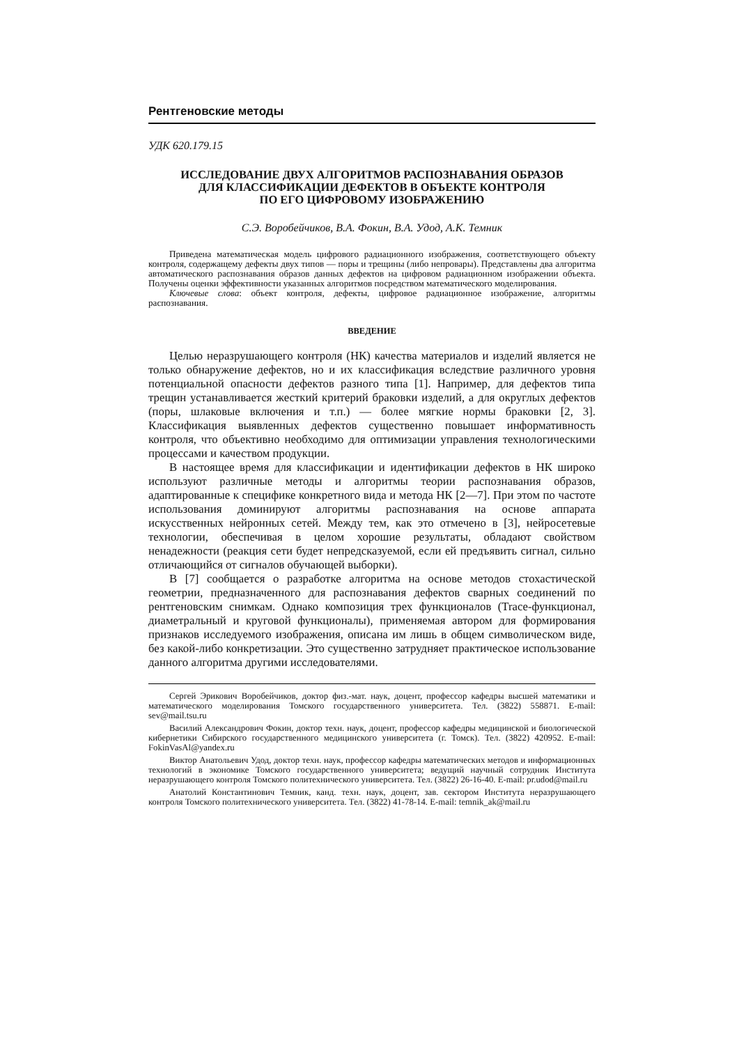Рентгеновские методы
УДК 620.179.15
ИССЛЕДОВАНИЕ ДВУХ АЛГОРИТМОВ РАСПОЗНАВАНИЯ ОБРАЗОВ
ДЛЯ КЛАССИФИКАЦИИ ДЕФЕКТОВ В ОБЪЕКТЕ КОНТРОЛЯ
ПО ЕГО ЦИФРОВОМУ ИЗОБРАЖЕНИЮ
С.Э. Воробейчиков, В.А. Фокин, В.А. Удод, А.К. Темник
Приведена математическая модель цифрового радиационного изображения, соответствующего объекту контроля, содержащему дефекты двух типов — поры и трещины (либо непровары). Представлены два алгоритма автоматического распознавания образов данных дефектов на цифровом радиационном изображении объекта. Получены оценки эффективности указанных алгоритмов посредством математического моделирования.
Ключевые слова: объект контроля, дефекты, цифровое радиационное изображение, алгоритмы распознавания.
ВВЕДЕНИЕ
Целью неразрушающего контроля (НК) качества материалов и изделий является не только обнаружение дефектов, но и их классификация вследствие различного уровня потенциальной опасности дефектов разного типа [1]. Например, для дефектов типа трещин устанавливается жесткий критерий браковки изделий, а для округлых дефектов (поры, шлаковые включения и т.п.) — более мягкие нормы браковки [2, 3]. Классификация выявленных дефектов существенно повышает информативность контроля, что объективно необходимо для оптимизации управления технологическими процессами и качеством продукции.
В настоящее время для классификации и идентификации дефектов в НК широко используют различные методы и алгоритмы теории распознавания образов, адаптированные к специфике конкретного вида и метода НК [2—7]. При этом по частоте использования доминируют алгоритмы распознавания на основе аппарата искусственных нейронных сетей. Между тем, как это отмечено в [3], нейросетевые технологии, обеспечивая в целом хорошие результаты, обладают свойством ненадежности (реакция сети будет непредсказуемой, если ей предъявить сигнал, сильно отличающийся от сигналов обучающей выборки).
В [7] сообщается о разработке алгоритма на основе методов стохастической геометрии, предназначенного для распознавания дефектов сварных соединений по рентгеновским снимкам. Однако композиция трех функционалов (Trace-функционал, диаметральный и круговой функционалы), применяемая автором для формирования признаков исследуемого изображения, описана им лишь в общем символическом виде, без какой-либо конкретизации. Это существенно затрудняет практическое использование данного алгоритма другими исследователями.
Сергей Эрикович Воробейчиков, доктор физ.-мат. наук, доцент, профессор кафедры высшей математики и математического моделирования Томского государственного университета. Тел. (3822) 558871. E-mail: sev@mail.tsu.ru
Василий Александрович Фокин, доктор техн. наук, доцент, профессор кафедры медицинской и биологической кибернетики Сибирского государственного медицинского университета (г. Томск). Тел. (3822) 420952. E-mail: FokinVasAl@yandex.ru
Виктор Анатольевич Удод, доктор техн. наук, профессор кафедры математических методов и информационных технологий в экономике Томского государственного университета; ведущий научный сотрудник Института неразрушающего контроля Томского политехнического университета. Тел. (3822) 26-16-40. E-mail: pr.udod@mail.ru
Анатолий Константинович Темник, канд. техн. наук, доцент, зав. сектором Института неразрушающего контроля Томского политехнического университета. Тел. (3822) 41-78-14. E-mail: temnik_ak@mail.ru